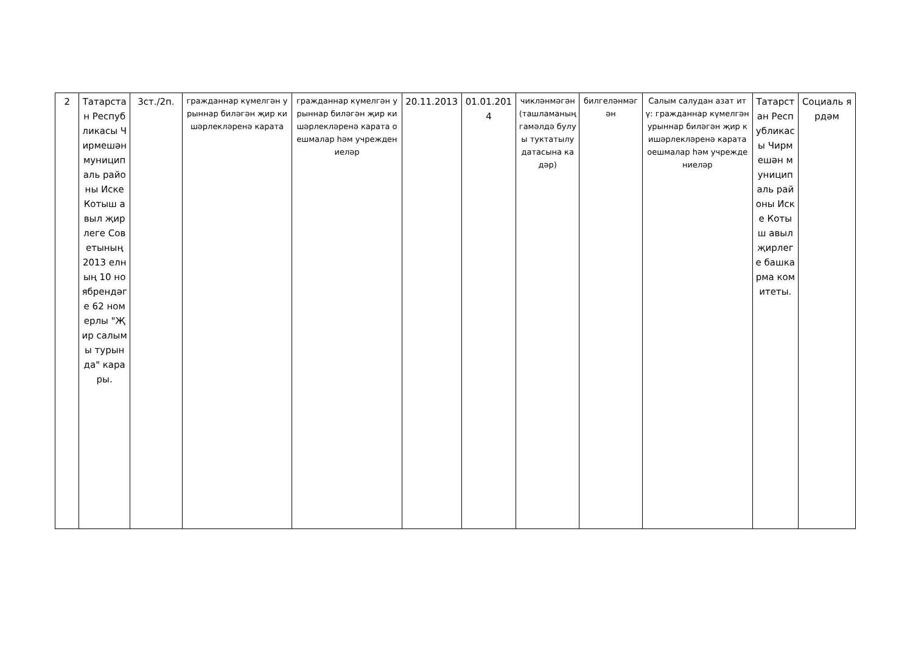| 2 | Татарстан Республикасы Чирмешән муниципаль районы Иске Котыш авыл җирлеге Советының 2013 елның 10 ноябрендәге 62 номерлы "Җир салымы турында" карары. | 3ст./2п. | гражданнар күмелгән урыннар биләгән җир кишәрлекләренә карата | гражданнар күмелгән урыннар биләгән җир кишәрлекләренә карата оешмалар һәм учреждениеләр | 20.11.2013 | 01.01.2014 | чикләнмәгән (ташламаның гамәлдә булуы туктатылу датасына кадәр) | билгеләнмәгән | Салым салудан азат итү: гражданнар күмелгән урыннар биләгән җир кишәрлекләренә карата оешмалар һәм учреждениеләр | Татарстан Республикасы Чирмешән муниципаль районы Иске Котыш авыл җирлеге башкарма комитеты. | Социаль ярдәм |